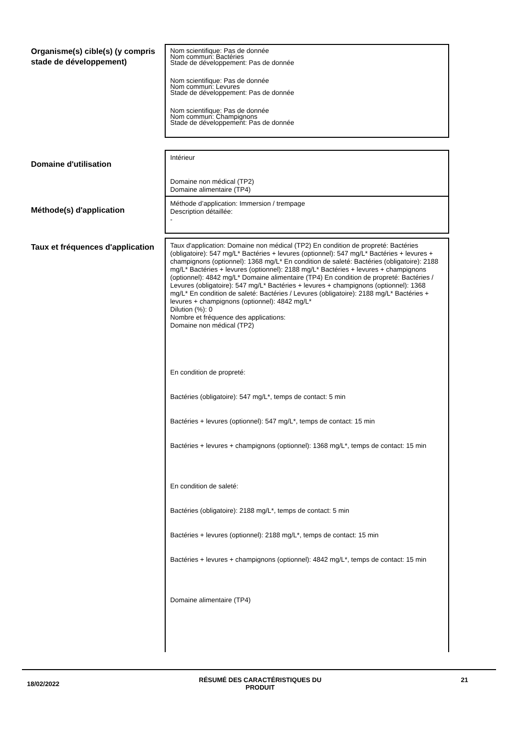Organisme(s) cible(s) (y compris stade de développement)
Nom scientifique: Pas de donnée
Nom commun: Bactéries
Stade de développement: Pas de donnée
Nom scientifique: Pas de donnée
Nom commun: Levures
Stade de développement: Pas de donnée
Nom scientifique: Pas de donnée
Nom commun: Champignons
Stade de développement: Pas de donnée
Domaine d'utilisation
Intérieur
Domaine non médical (TP2)
Domaine alimentaire (TP4)
Méthode(s) d'application
Méthode d’application: Immersion / trempage
Description détaillée:
-
Taux et fréquences d'application
Taux d'application: Domaine non médical (TP2) En condition de propreté: Bactéries (obligatoire): 547 mg/L* Bactéries + levures (optionnel): 547 mg/L* Bactéries + levures + champignons (optionnel): 1368 mg/L* En condition de saleté: Bactéries (obligatoire): 2188 mg/L* Bactéries + levures (optionnel): 2188 mg/L* Bactéries + levures + champignons (optionnel): 4842 mg/L* Domaine alimentaire (TP4) En condition de propreté: Bactéries / Levures (obligatoire): 547 mg/L* Bactéries + levures + champignons (optionnel): 1368 mg/L* En condition de saleté: Bactéries / Levures (obligatoire): 2188 mg/L* Bactéries + levures + champignons (optionnel): 4842 mg/L*
Dilution (%): 0
Nombre et fréquence des applications:
Domaine non médical (TP2)
En condition de propreté:
Bactéries (obligatoire): 547 mg/L*, temps de contact: 5 min
Bactéries + levures (optionnel): 547 mg/L*, temps de contact: 15 min
Bactéries + levures + champignons (optionnel): 1368 mg/L*, temps de contact: 15 min
En condition de saleté:
Bactéries (obligatoire): 2188 mg/L*, temps de contact: 5 min
Bactéries + levures (optionnel): 2188 mg/L*, temps de contact: 15 min
Bactéries + levures + champignons (optionnel): 4842 mg/L*, temps de contact: 15 min
Domaine alimentaire (TP4)
18/02/2022
RÉSUMÉ DES CARACTÉRISTIQUES DU
PRODUIT
21